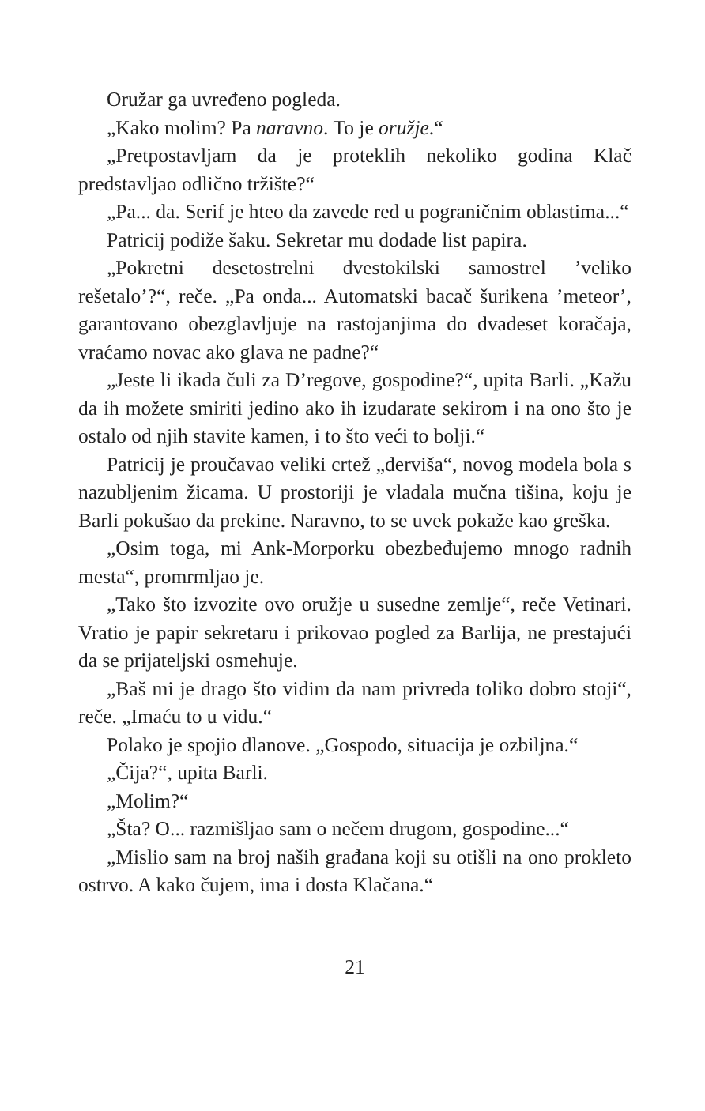Oružar ga uvređeno pogleda.
„Kako molim? Pa naravno. To je oružje.“
„Pretpostavljam da je proteklih nekoliko godina Klač predstavljao odlično tržište?“
„Pa... da. Serif je hteo da zavede red u pograničnim oblastima...“
Patricij podiže šaku. Sekretar mu dodade list papira.
„Pokretni desetostrelni dvestokilski samostrel ’veliko rešetalo’?“, reče. „Pa onda... Automatski bacač šurikena ’meteor’, garantovano obezglavljuje na rastojanjima do dvadeset koračaja, vraćamo novac ako glava ne padne?“
„Jeste li ikada čuli za D’regove, gospodine?“, upita Barli. „Kažu da ih možete smiriti jedino ako ih izudarate sekirom i na ono što je ostalo od njih stavite kamen, i to što veći to bolji.“
Patricij je proučavao veliki crtež „derviša“, novog modela bola s nazubljenim žicama. U prostoriji je vladala mučna tišina, koju je Barli pokušao da prekine. Naravno, to se uvek pokaže kao greška.
„Osim toga, mi Ank-Morporku obezbeđujemo mnogo radnih mesta“, promrmljao je.
„Tako što izvozite ovo oružje u susedne zemlje“, reče Vetinari. Vratio je papir sekretaru i prikovao pogled za Barlija, ne prestajući da se prijateljski osmehuje.
„Baš mi je drago što vidim da nam privreda toliko dobro stoji“, reče. „Imaću to u vidu.“
Polako je spojio dlanove. „Gospodo, situacija je ozbiljna.“
„Čija?“, upita Barli.
„Molim?“
„Šta? O... razmišljao sam o nečem drugom, gospodine...“
„Mislio sam na broj naših građana koji su otišli na ono prokleto ostrvo. A kako čujem, ima i dosta Klačana.“
21